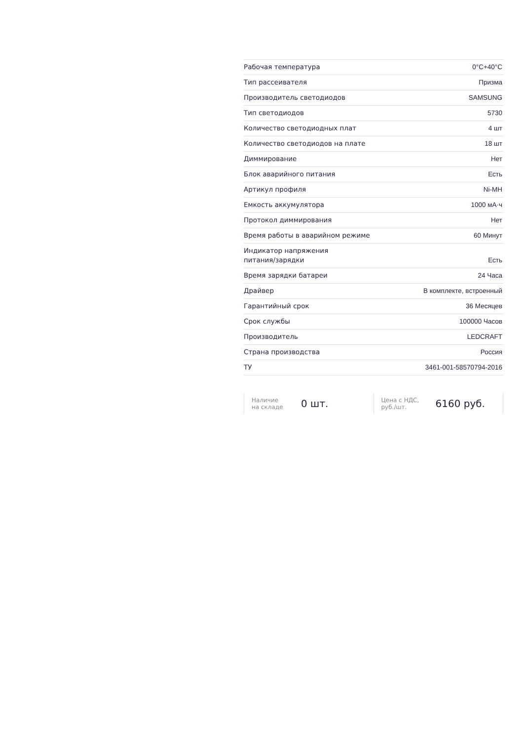| Рабочая температура | 0°C+40°C |
| Тип рассеивателя | Призма |
| Производитель светодиодов | SAMSUNG |
| Тип светодиодов | 5730 |
| Количество светодиодных плат | 4 шт |
| Количество светодиодов на плате | 18 шт |
| Диммирование | Нет |
| Блок аварийного питания | Есть |
| Артикул профиля | Ni-MH |
| Емкость аккумулятора | 1000 мА·ч |
| Протокол диммирования | Нет |
| Время работы в аварийном режиме | 60 Минут |
| Индикатор напряжения питания/зарядки | Есть |
| Время зарядки батареи | 24 Часа |
| Драйвер | В комплекте, встроенный |
| Гарантийный срок | 36 Месяцев |
| Срок службы | 100000 Часов |
| Производитель | LEDCRAFT |
| Страна производства | Россия |
| ТУ | 3461-001-58570794-2016 |
Наличие
на складе
0 шт.
Цена с НДС,
руб./шт.
6160 руб.